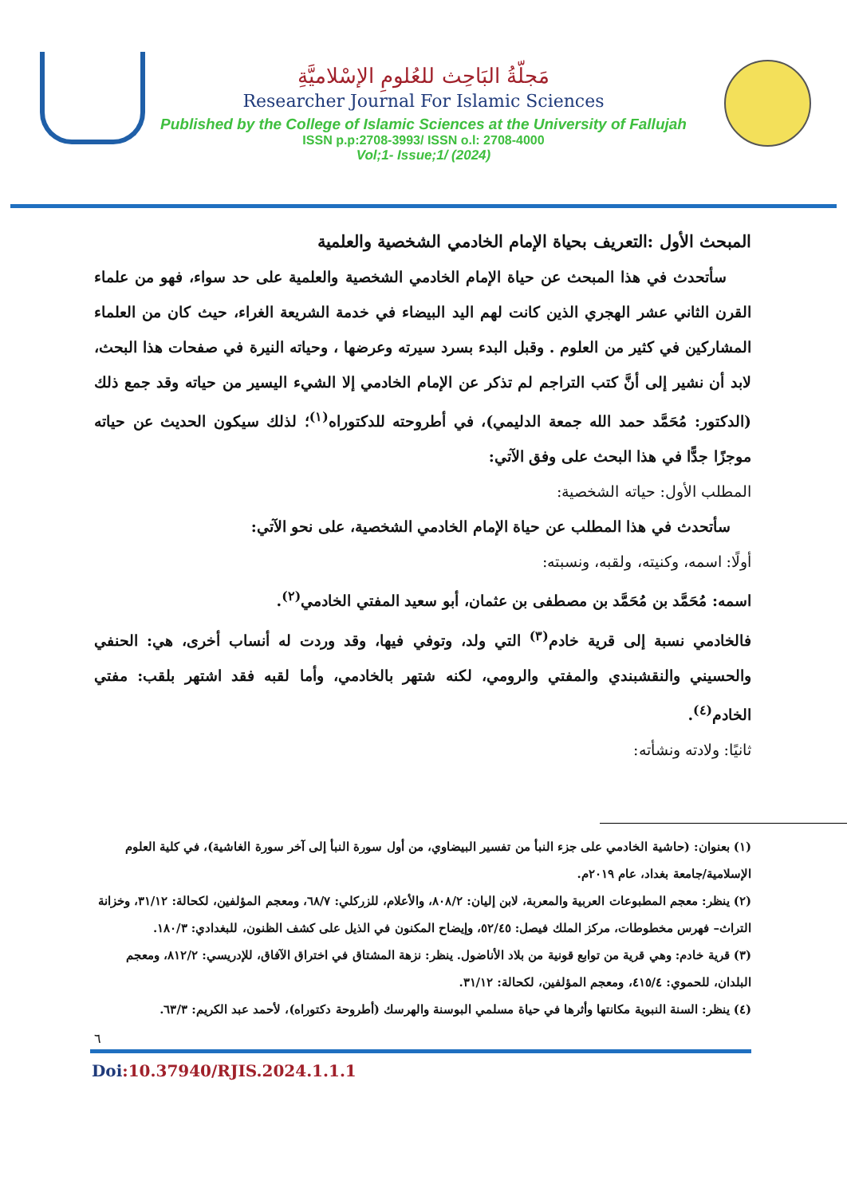مَجلّةُ البَاحِث للعُلومِ الإسْلاميَّةِ
Researcher Journal For Islamic Sciences
Published by the College of Islamic Sciences at the University of Fallujah
ISSN p.p:2708-3993/ ISSN o.l: 2708-4000
Vol;1- Issue;1/ (2024)
المبحث الأول :التعريف بحياة الإمام الخادمي الشخصية والعلمية
سأتحدث في هذا المبحث عن حياة الإمام الخادمي الشخصية والعلمية على حد سواء، فهو من علماء القرن الثاني عشر الهجري الذين كانت لهم اليد البيضاء في خدمة الشريعة الغراء، حيث كان من العلماء المشاركين في كثير من العلوم . وقبل البدء بسرد سيرته وعرضها ، وحياته النيرة في صفحات هذا البحث، لابد أن نشير إلى أنَّ كتب التراجم لم تذكر عن الإمام الخادمي إلا الشيء اليسير من حياته وقد جمع ذلك (الدكتور: مُحَمَّد حمد الله جمعة الدليمي)، في أطروحته للدكتوراه<sup>(١)</sup>؛ لذلك سيكون الحديث عن حياته موجزًا جدًّا في هذا البحث على وفق الآتي:
المطلب الأول: حياته الشخصية:
سأتحدث في هذا المطلب عن حياة الإمام الخادمي الشخصية، على نحو الآتي:
أولًا: اسمه، وكنيته، ولقبه، ونسبته:
اسمه: مُحَمَّد بن مُحَمَّد بن مصطفى بن عثمان، أبو سعيد المفتي الخادمي<sup>(٢)</sup>.
فالخادمي نسبة إلى قرية خادم<sup>(٣)</sup> التي ولد، وتوفي فيها، وقد وردت له أنساب أخرى، هي: الحنفي والحسيني والنقشبندي والمفتي والرومي، لكنه شتهر بالخادمي، وأما لقبه فقد اشتهر بلقب: مفتي الخادم<sup>(٤)</sup>.
ثانيًا: ولادته ونشأته:
(١) بعنوان: (حاشية الخادمي على جزء النبأ من تفسير البيضاوي، من أول سورة النبأ إلى آخر سورة الغاشية)، في كلية العلوم الإسلامية/جامعة بغداد، عام ٢٠١٩م.
(٢) ينظر: معجم المطبوعات العربية والمعربة، لابن إليان: ٨٠٨/٢، والأعلام، للزركلي: ٦٨/٧، ومعجم المؤلفين، لكحالة: ٣١/١٢، وخزانة التراث– فهرس مخطوطات، مركز الملك فيصل: ٥٢/٤٥، وإيضاح المكنون في الذيل على كشف الظنون، للبغدادي: ١٨٠/٣.
(٣) قرية خادم: وهي قرية من توابع قونية من بلاد الأناضول. ينظر: نزهة المشتاق في اختراق الآفاق، للإدريسي: ٨١٢/٢، ومعجم البلدان، للحموي: ٤١٥/٤، ومعجم المؤلفين، لكحالة: ٣١/١٢.
(٤) ينظر: السنة النبوية مكانتها وأثرها في حياة مسلمي البوسنة والهرسك (أطروحة دكتوراه)، لأحمد عبد الكريم: ٦٣/٣.
٦
Doi:10.37940/RJIS.2024.1.1.1